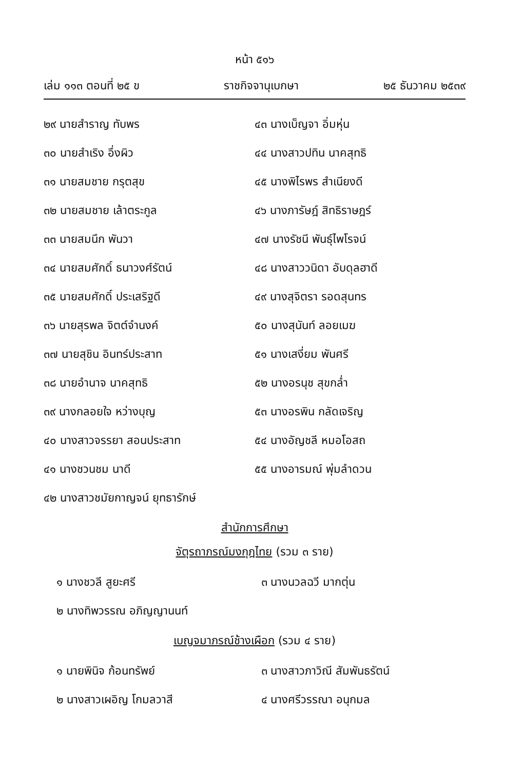หน้า ๕๑๖
เล่ม ๑๑๓ ตอนที่ ๒๕ ข ราชกิจจานุเบกษา ๒๕ ธันวาคม ๒๕๓๙
๒๙ นายสำราญ ทับพร
๓๐ นายสำเริง อึ่งผิว
๓๑ นายสมชาย กรุตสุข
๓๒ นายสมชาย เล้าตระกูล
๓๓ นายสมนึก พันวา
๓๔ นายสมศักดิ์ ธนาวงศ์รัตน์
๓๕ นายสมศักดิ์ ประเสริฐดี
๓๖ นายสุรพล จิตต์จำนงค์
๓๗ นายสุชิน อินทร์ประสาท
๓๘ นายอำนาจ นาคสุทธิ
๓๙ นางกลอยใจ หว่างบุญ
๔๐ นางสาวจรรยา สอนประสาท
๔๑ นางชวนชม นาดี
๔๒ นางสาวชมัยกาญจน์ ยุทธารักษ์
๔๓ นางเบ็ญจา อิ่มหุ่น
๔๔ นางสาวปทิน นาคสุทธิ
๔๕ นางพิไรพร สำเนียงดี
๔๖ นางภารัษฎ์ สิทธิราษฎร์
๔๗ นางรัชนี พันธุ์ไพโรจน์
๔๘ นางสาววนิดา อับดุลฮาดี
๔๙ นางสุจิตรา รอดสุนทร
๕๐ นางสุนันท์ ลอยเมฆ
๕๑ นางเสงี่ยม พันศรี
๕๒ นางอรนุช สุขกล่ำ
๕๓ นางอรพิน กลัดเจริญ
๕๔ นางอัญชลี หมอโอสถ
๕๕ นางอารมณ์ พุ่มลำดวน
สำนักการศึกษา
จัตุรถาภรณ์มงกุฎไทย (รวม ๓ ราย)
๑ นางชวลี สูยะศรี
๒ นางทิพวรรณ อภิญญานนท์
๓ นางนวลฉวี มากตุ่น
เบญจมาภรณ์ช้างเผือก (รวม ๔ ราย)
๑ นายพินิจ ก้อนทรัพย์
๒ นางสาวเผอิญ โกมลวาสี
๓ นางสาวภาวิณี สัมพันธรัตน์
๔ นางศรีวรรณา อนุกมล